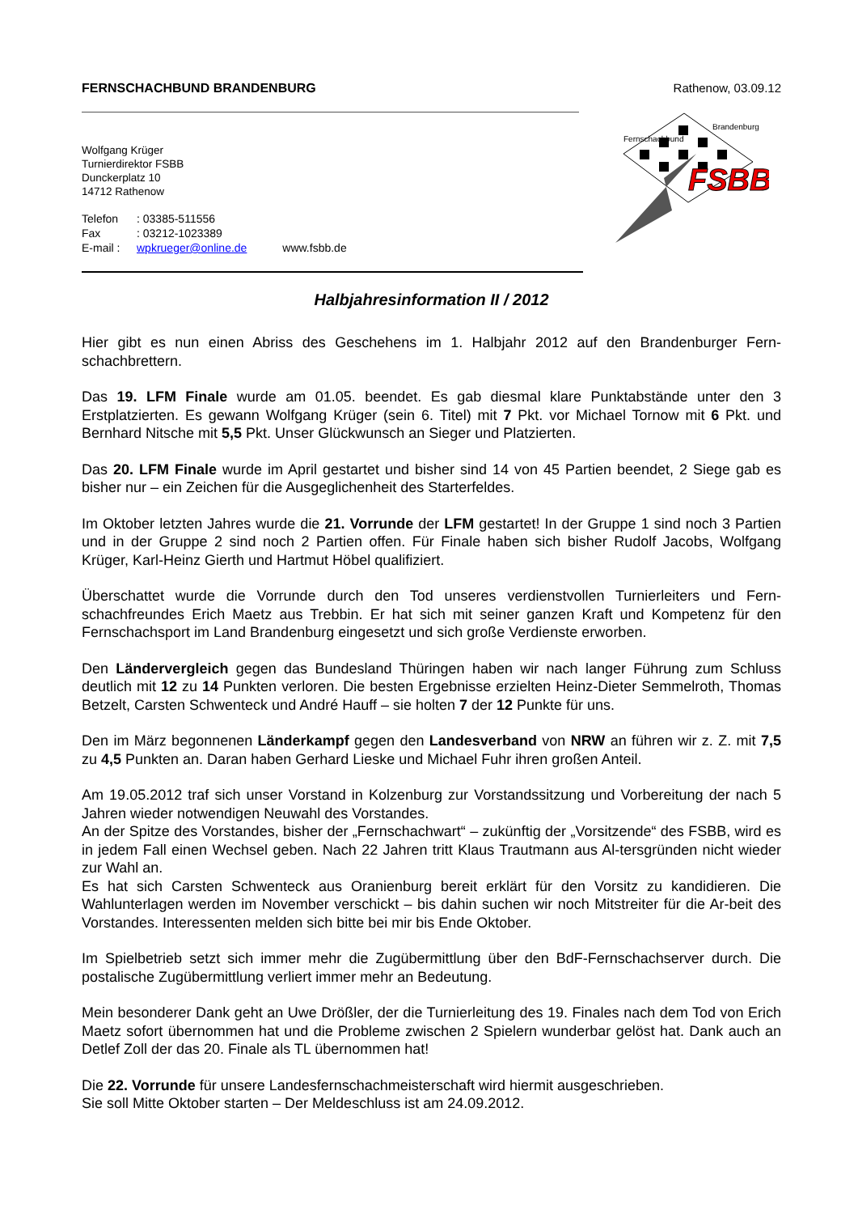FERNSCHACHBUND BRANDENBURG Rathenow, 03.09.12
FSBB
Fernschachbund
Brandenburg
Wolfgang Krüger
Turnierdirektor FSBB
Dunckerplatz 10
14712 Rathenow
Telefon: 03385-511556
Fax: 03212-1023389
E-mail : wpkrueger@online.de www.fsbb.de
Halbjahresinformation II / 2012
Hier gibt es nun einen Abriss des Geschehens im 1. Halbjahr 2012 auf den Brandenburger Fern-schachbrettern.
Das 19. LFM Finale wurde am 01.05. beendet. Es gab diesmal klare Punktabstände unter den 3 Erstplatzierten. Es gewann Wolfgang Krüger (sein 6. Titel) mit 7 Pkt. vor Michael Tornow mit 6 Pkt. und Bernhard Nitsche mit 5,5 Pkt. Unser Glückwunsch an Sieger und Platzierten.
Das 20. LFM Finale wurde im April gestartet und bisher sind 14 von 45 Partien beendet, 2 Siege gab es bisher nur – ein Zeichen für die Ausgeglichenheit des Starterfeldes.
Im Oktober letzten Jahres wurde die 21. Vorrunde der LFM gestartet! In der Gruppe 1 sind noch 3 Partien und in der Gruppe 2 sind noch 2 Partien offen. Für Finale haben sich bisher Rudolf Jacobs, Wolfgang Krüger, Karl-Heinz Gierth und Hartmut Höbel qualifiziert.
Überschattet wurde die Vorrunde durch den Tod unseres verdienstvollen Turnierleiters und Fern-schachfreundes Erich Maetz aus Trebbin. Er hat sich mit seiner ganzen Kraft und Kompetenz für den Fernschachsport im Land Brandenburg eingesetzt und sich große Verdienste erworben.
Den Ländervergleich gegen das Bundesland Thüringen haben wir nach langer Führung zum Schluss deutlich mit 12 zu 14 Punkten verloren. Die besten Ergebnisse erzielten Heinz-Dieter Semmelroth, Thomas Betzelt, Carsten Schwenteck und André Hauff – sie holten 7 der 12 Punkte für uns.
Den im März begonnenen Länderkampf gegen den Landesverband von NRW an führen wir z. Z. mit 7,5 zu 4,5 Punkten an. Daran haben Gerhard Lieske und Michael Fuhr ihren großen Anteil.
Am 19.05.2012 traf sich unser Vorstand in Kolzenburg zur Vorstandssitzung und Vorbereitung der nach 5 Jahren wieder notwendigen Neuwahl des Vorstandes.
An der Spitze des Vorstandes, bisher der „Fernschachwart“ – zukünftig der „Vorsitzende“ des FSBB, wird es in jedem Fall einen Wechsel geben. Nach 22 Jahren tritt Klaus Trautmann aus Al-tersgründen nicht wieder zur Wahl an.
Es hat sich Carsten Schwenteck aus Oranienburg bereit erklärt für den Vorsitz zu kandidieren. Die Wahlunterlagen werden im November verschickt – bis dahin suchen wir noch Mitstreiter für die Ar-beit des Vorstandes. Interessenten melden sich bitte bei mir bis Ende Oktober.
Im Spielbetrieb setzt sich immer mehr die Zugübermittlung über den BdF-Fernschachserver durch. Die postalische Zugübermittlung verliert immer mehr an Bedeutung.
Mein besonderer Dank geht an Uwe Drößler, der die Turnierleitung des 19. Finales nach dem Tod von Erich Maetz sofort übernommen hat und die Probleme zwischen 2 Spielern wunderbar gelöst hat. Dank auch an Detlef Zoll der das 20. Finale als TL übernommen hat!
Die 22. Vorrunde für unsere Landesfernschachmeisterschaft wird hiermit ausgeschrieben.
Sie soll Mitte Oktober starten – Der Meldeschluss ist am 24.09.2012.